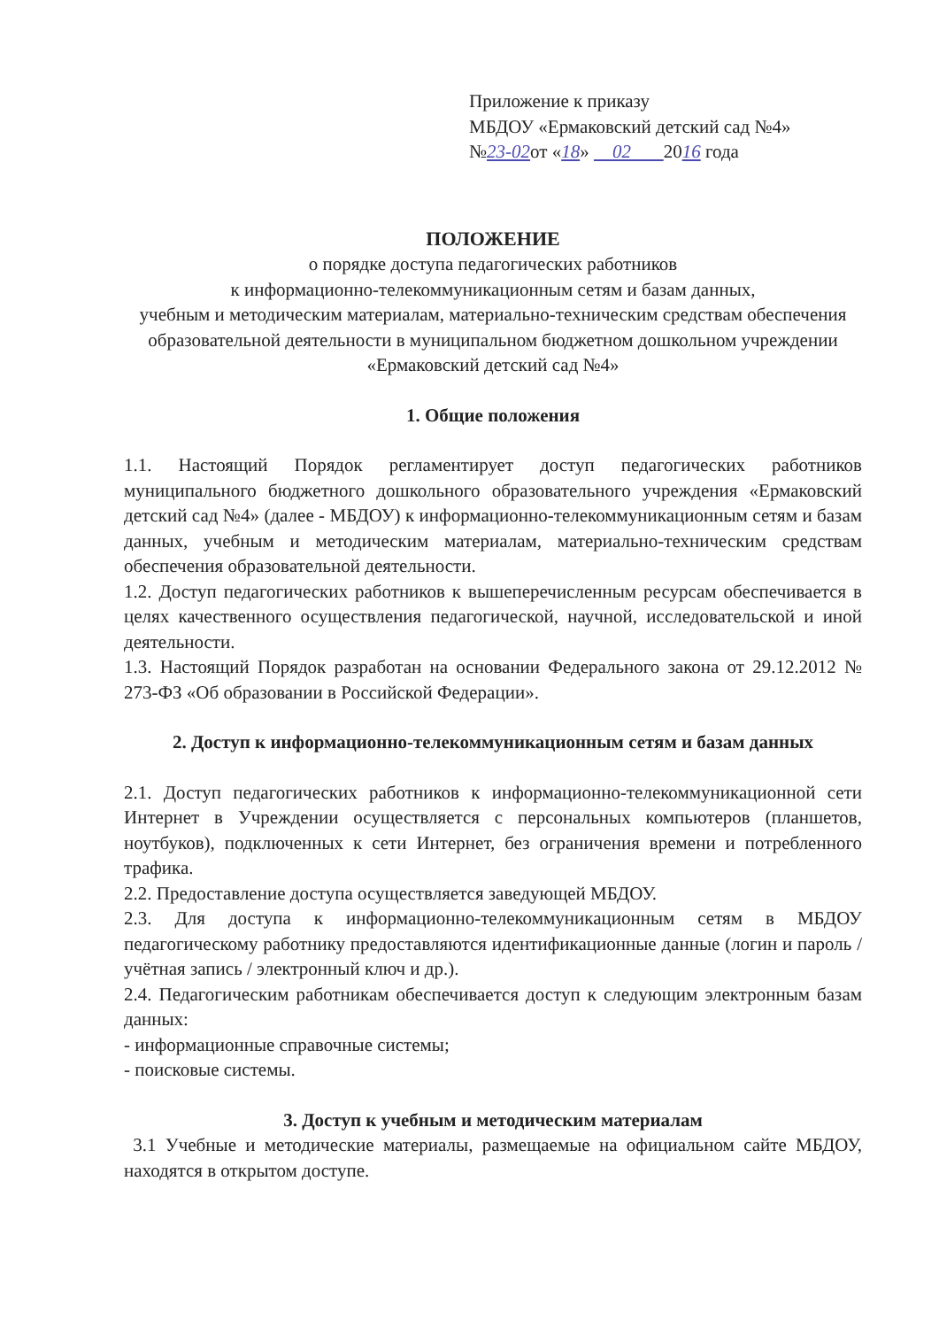Приложение к приказу
МБДОУ «Ермаковский детский сад №4»
№23-02от «18» 02 2016 года
ПОЛОЖЕНИЕ
о порядке доступа педагогических работников
к информационно-телекоммуникационным сетям и базам данных,
учебным и методическим материалам, материально-техническим средствам обеспечения образовательной деятельности в муниципальном бюджетном дошкольном учреждении «Ермаковский детский сад №4»
1. Общие положения
1.1. Настоящий Порядок регламентирует доступ педагогических работников муниципального бюджетного дошкольного образовательного учреждения «Ермаковский детский сад №4» (далее - МБДОУ) к информационно-телекоммуникационным сетям и базам данных, учебным и методическим материалам, материально-техническим средствам обеспечения образовательной деятельности.
1.2. Доступ педагогических работников к вышеперечисленным ресурсам обеспечивается в целях качественного осуществления педагогической, научной, исследовательской и иной деятельности.
1.3. Настоящий Порядок разработан на основании Федерального закона от 29.12.2012 № 273-ФЗ «Об образовании в Российской Федерации».
2. Доступ к информационно-телекоммуникационным сетям и базам данных
2.1. Доступ педагогических работников к информационно-телекоммуникационной сети Интернет в Учреждении осуществляется с персональных компьютеров (планшетов, ноутбуков), подключенных к сети Интернет, без ограничения времени и потребленного трафика.
2.2. Предоставление доступа осуществляется заведующей МБДОУ.
2.3. Для доступа к информационно-телекоммуникационным сетям в МБДОУ педагогическому работнику предоставляются идентификационные данные (логин и пароль / учётная запись / электронный ключ и др.).
2.4. Педагогическим работникам обеспечивается доступ к следующим электронным базам данных:
- информационные справочные системы;
- поисковые системы.
3. Доступ к учебным и методическим материалам
3.1 Учебные и методические материалы, размещаемые на официальном сайте МБДОУ, находятся в открытом доступе.